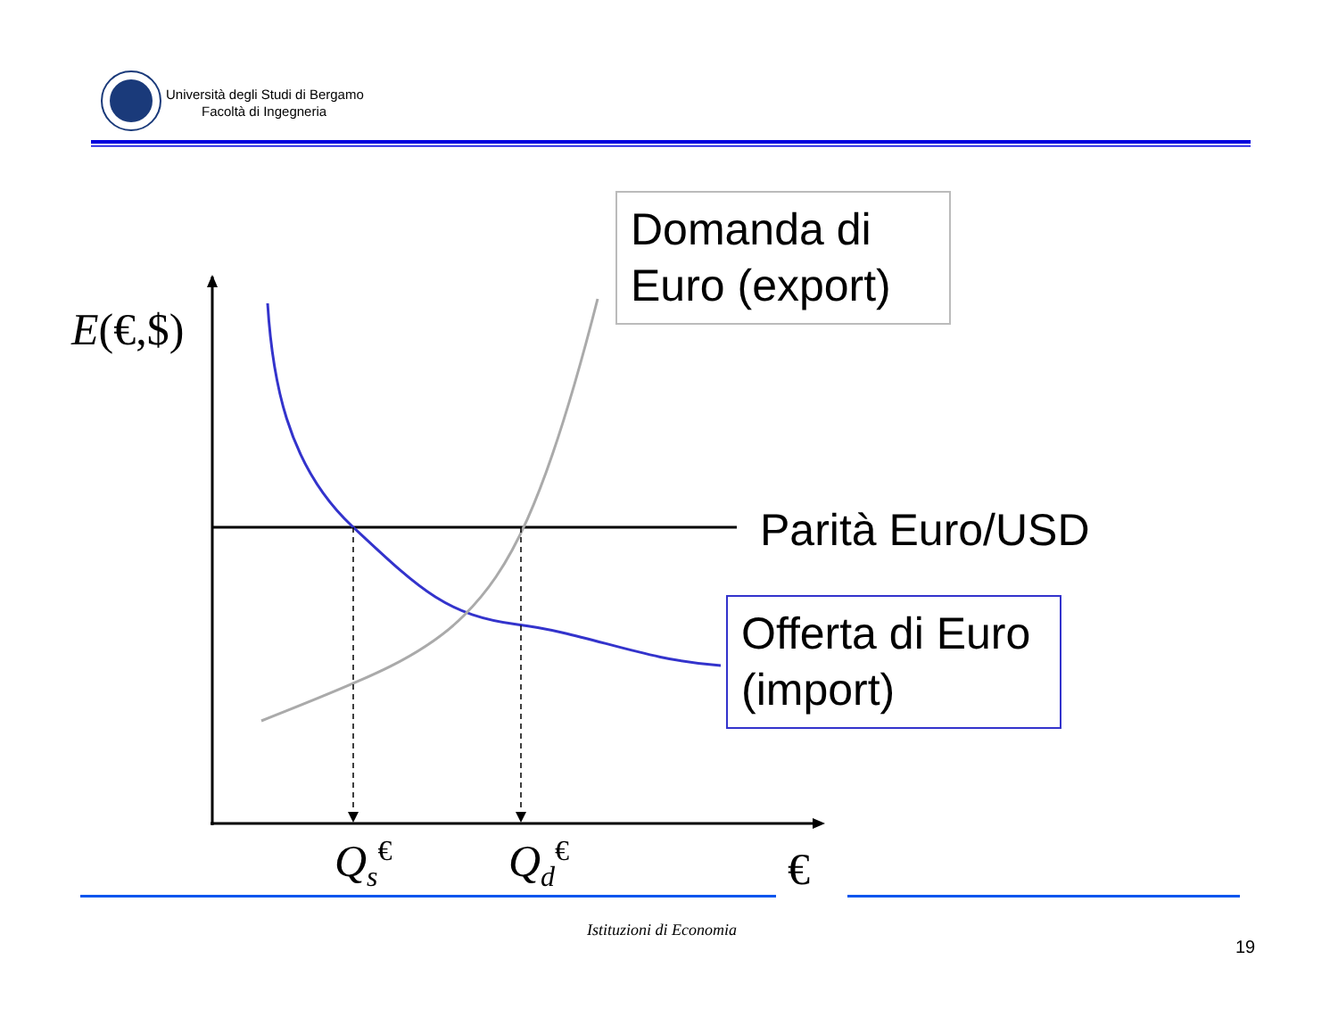Università degli Studi di Bergamo
Facoltà di Ingegneria
Domanda di Euro (export)
E(€,$)
Parità Euro/USD
Offerta di Euro (import)
Q<sub>s</sub><sup>€</sup> Q<sub>d</sub><sup>€</sup> €
Istituzioni di Economia
19